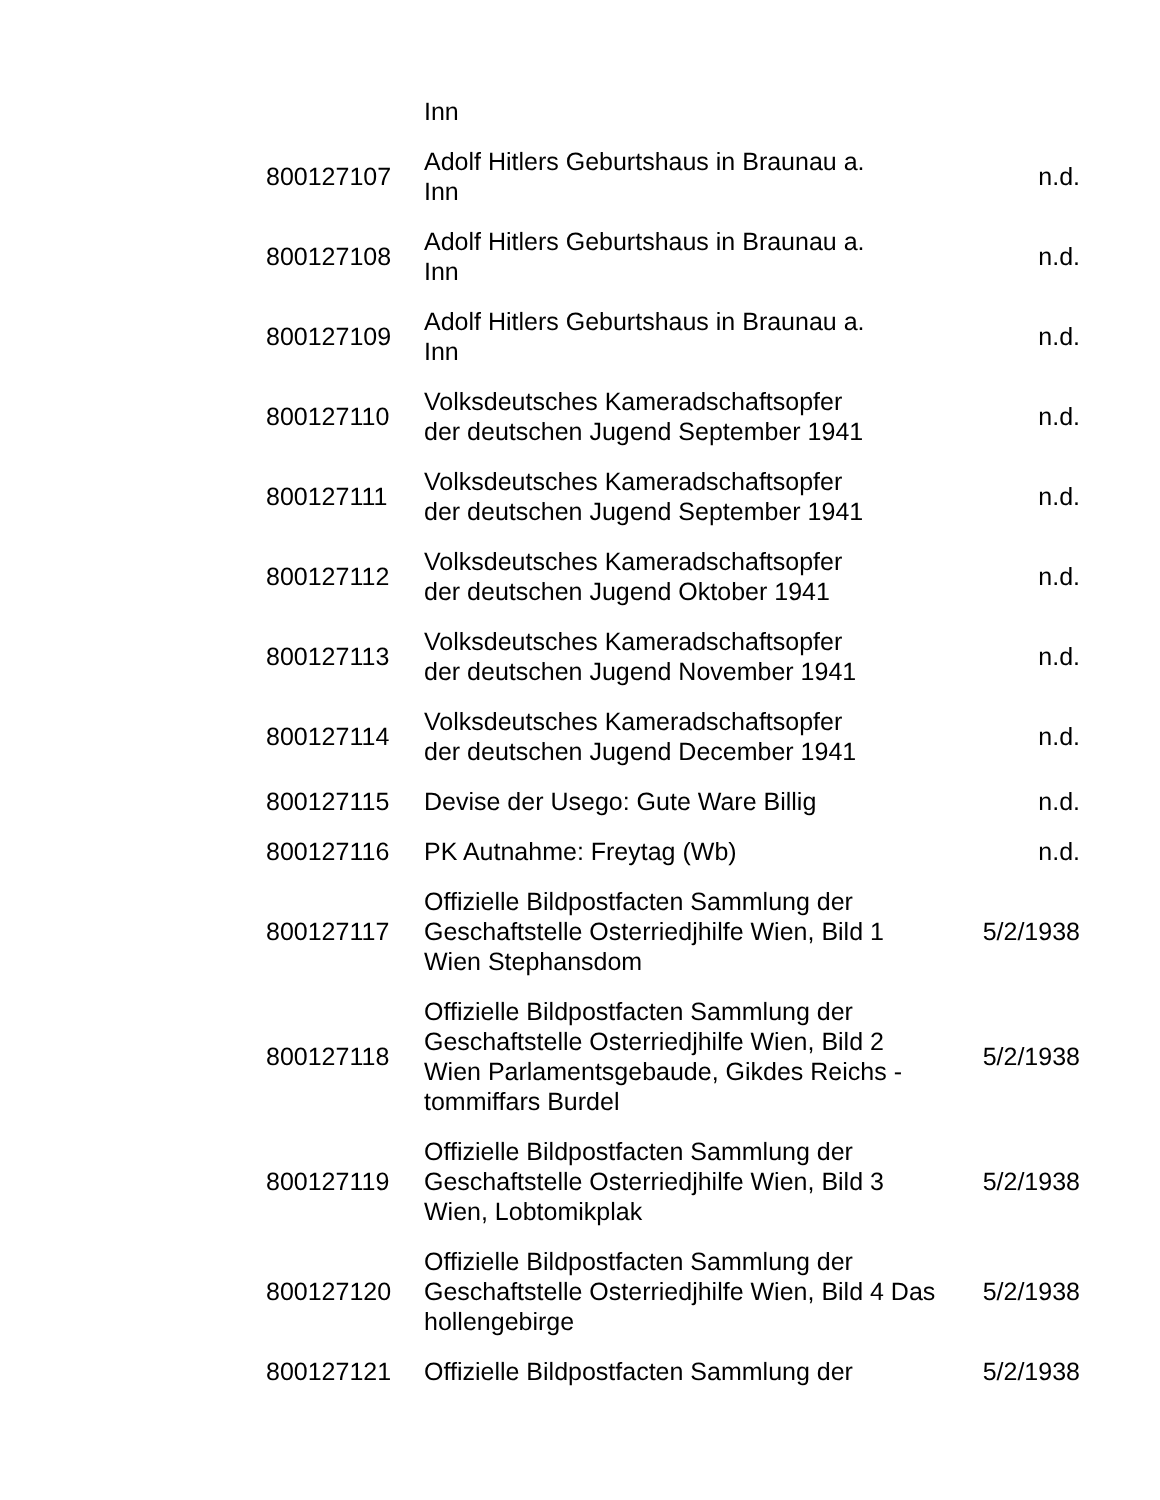| | Inn | |
| 800127107 | Adolf Hitlers Geburtshaus in Braunau a. Inn | n.d. |
| 800127108 | Adolf Hitlers Geburtshaus in Braunau a. Inn | n.d. |
| 800127109 | Adolf Hitlers Geburtshaus in Braunau a. Inn | n.d. |
| 800127110 | Volksdeutsches Kameradschaftsopfer der deutschen Jugend September 1941 | n.d. |
| 800127111 | Volksdeutsches Kameradschaftsopfer der deutschen Jugend September 1941 | n.d. |
| 800127112 | Volksdeutsches Kameradschaftsopfer der deutschen Jugend Oktober 1941 | n.d. |
| 800127113 | Volksdeutsches Kameradschaftsopfer der deutschen Jugend November 1941 | n.d. |
| 800127114 | Volksdeutsches Kameradschaftsopfer der deutschen Jugend December 1941 | n.d. |
| 800127115 | Devise der Usego: Gute Ware Billig | n.d. |
| 800127116 | PK Autnahme: Freytag (Wb) | n.d. |
| 800127117 | Offizielle Bildpostfacten Sammlung der Geschaftstelle Osterriedjhilfe Wien, Bild 1 Wien Stephansdom | 5/2/1938 |
| 800127118 | Offizielle Bildpostfacten Sammlung der Geschaftstelle Osterriedjhilfe Wien, Bild 2 Wien Parlamentsgebaude, Gikdes Reichs - tommiffars Burdel | 5/2/1938 |
| 800127119 | Offizielle Bildpostfacten Sammlung der Geschaftstelle Osterriedjhilfe Wien, Bild 3 Wien, Lobtomikplak | 5/2/1938 |
| 800127120 | Offizielle Bildpostfacten Sammlung der Geschaftstelle Osterriedjhilfe Wien, Bild 4 Das hollengebirge | 5/2/1938 |
| 800127121 | Offizielle Bildpostfacten Sammlung der | 5/2/1938 |